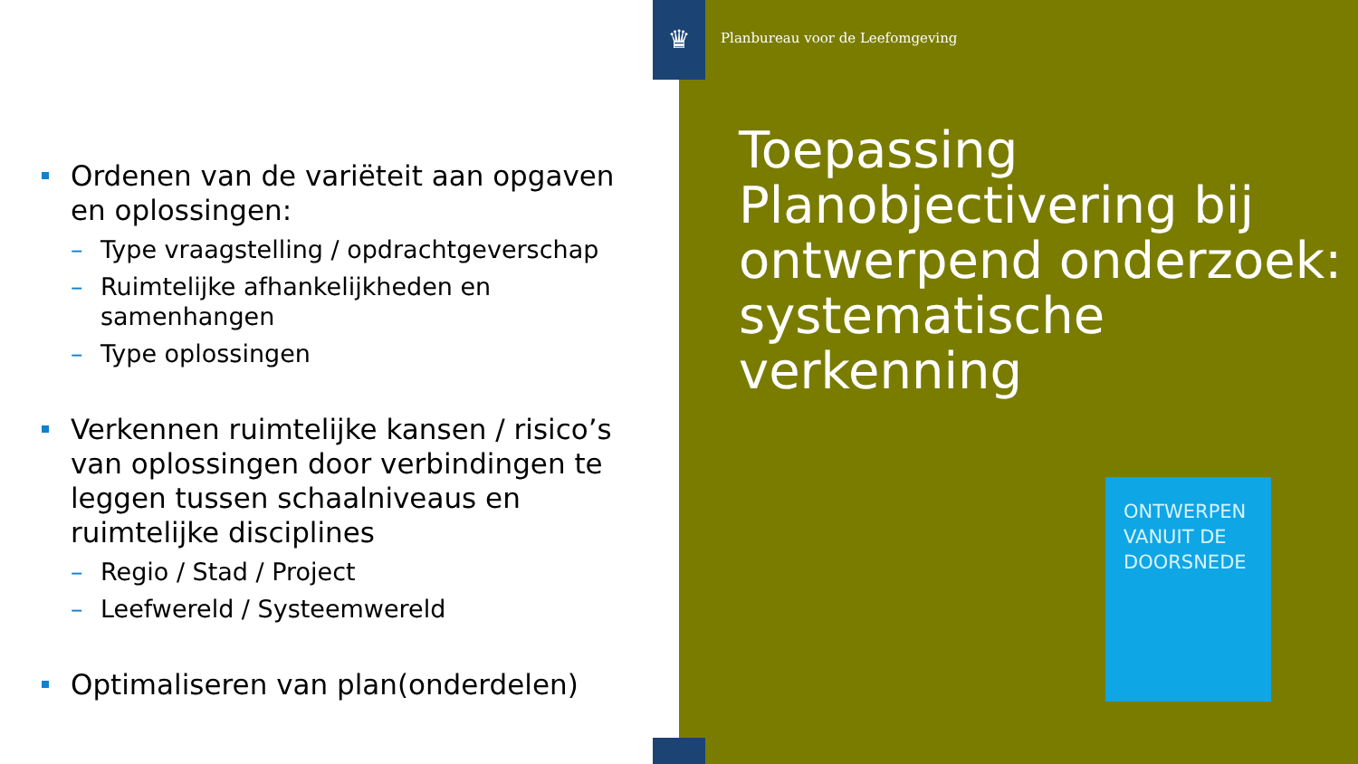♛
Planbureau voor de Leefomgeving
Ordenen van de variëteit aan opgaven en oplossingen:
– Type vraagstelling / opdrachtgeverschap
– Ruimtelijke afhankelijkheden en samenhangen
– Type oplossingen
Verkennen ruimtelijke kansen / risico’s van oplossingen door verbindingen te leggen tussen schaalniveaus en ruimtelijke disciplines
– Regio / Stad / Project
– Leefwereld / Systeemwereld
Optimaliseren van plan(onderdelen)
Toepassing Planobjectivering bij ontwerpend onderzoek: systematische verkenning
ONTWERPEN
VANUIT DE
DOORSNEDE